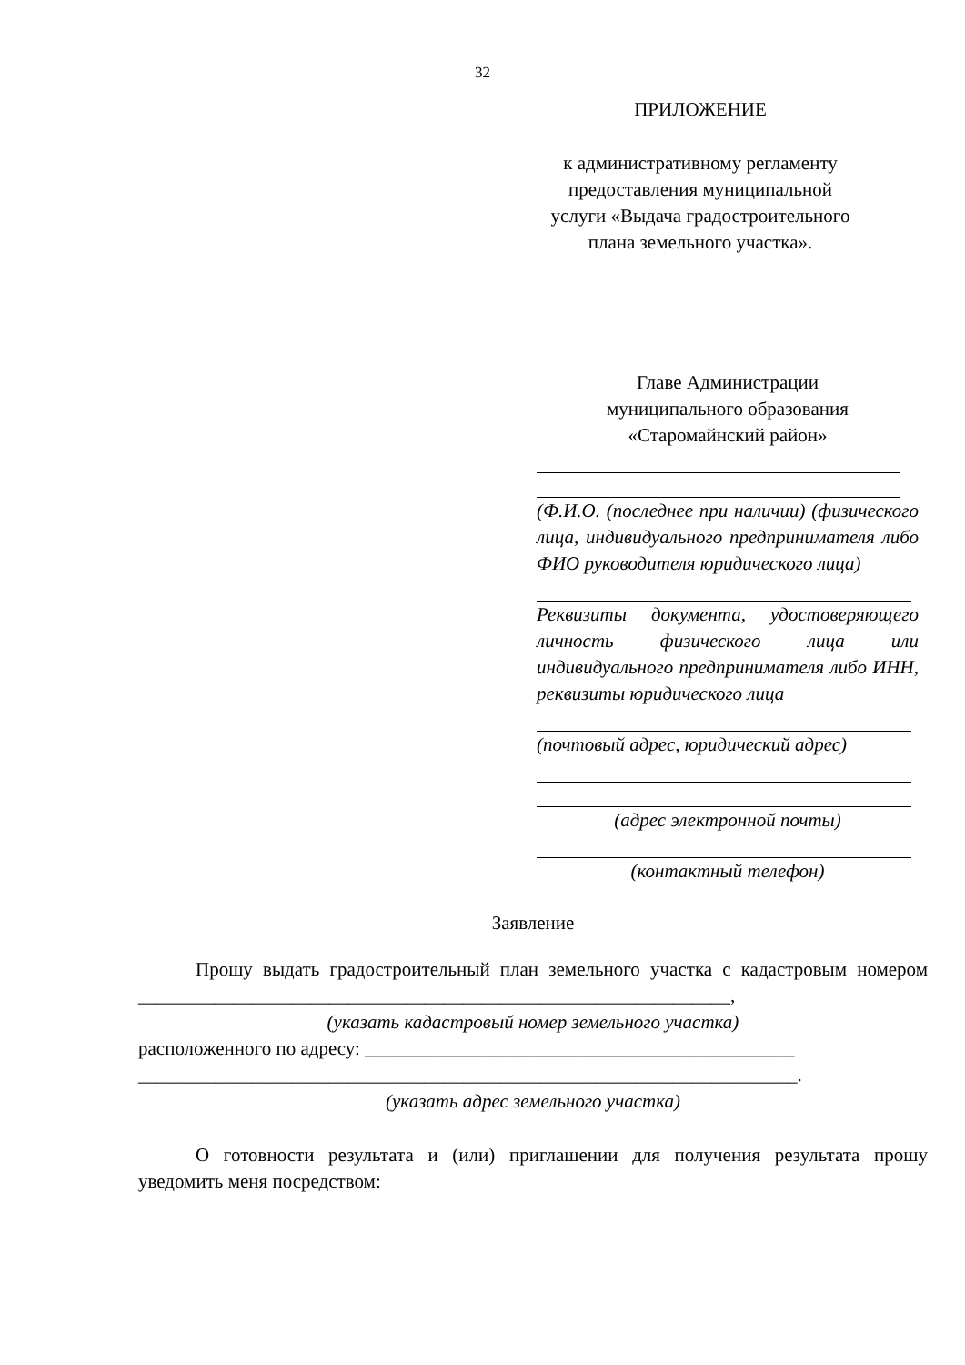32
ПРИЛОЖЕНИЕ
к административному регламенту
предоставления муниципальной
услуги «Выдача градостроительного
плана земельного участка».
Главе Администрации
муниципального образования
«Старомайнский район»
(Ф.И.О. (последнее при наличии) (физического лица, индивидуального предпринимателя либо ФИО руководителя юридического лица)
Реквизиты документа, удостоверяющего личность физического лица или индивидуального предпринимателя либо ИНН, реквизиты юридического лица
(почтовый адрес, юридический адрес)
(адрес электронной почты)
(контактный телефон)
Заявление
Прошу выдать градостроительный план земельного участка с кадастровым номером ______________________________________________________________,
(указать кадастровый номер земельного участка)
расположенного по адресу: _____________________________________________
_____________________________________________________________________.
(указать адрес земельного участка)
О готовности результата и (или) приглашении для получения результата прошу уведомить меня посредством: